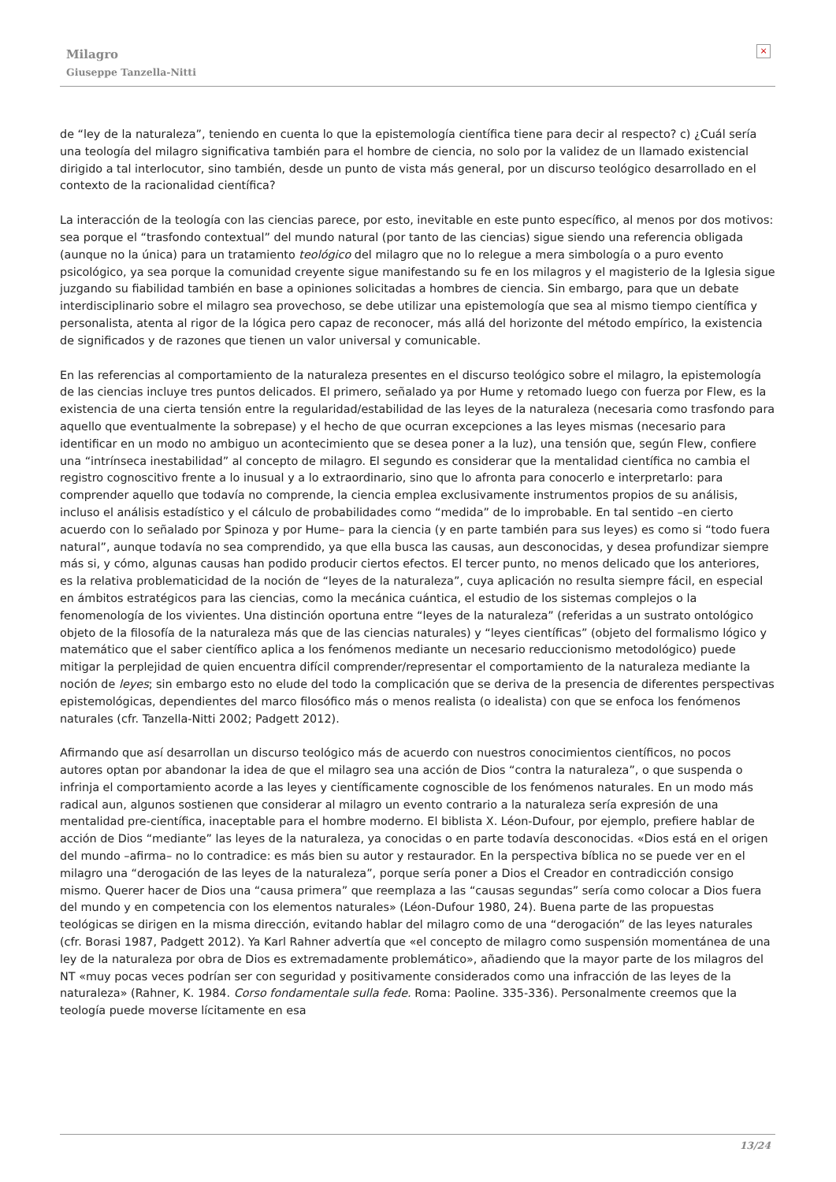Milagro
Giuseppe Tanzella-Nitti
×
de “ley de la naturaleza”, teniendo en cuenta lo que la epistemología científica tiene para decir al respecto? c) ¿Cuál sería una teología del milagro significativa también para el hombre de ciencia, no solo por la validez de un llamado existencial dirigido a tal interlocutor, sino también, desde un punto de vista más general, por un discurso teológico desarrollado en el contexto de la racionalidad científica?
La interacción de la teología con las ciencias parece, por esto, inevitable en este punto específico, al menos por dos motivos: sea porque el “trasfondo contextual” del mundo natural (por tanto de las ciencias) sigue siendo una referencia obligada (aunque no la única) para un tratamiento teológico del milagro que no lo relegue a mera simbología o a puro evento psicológico, ya sea porque la comunidad creyente sigue manifestando su fe en los milagros y el magisterio de la Iglesia sigue juzgando su fiabilidad también en base a opiniones solicitadas a hombres de ciencia. Sin embargo, para que un debate interdisciplinario sobre el milagro sea provechoso, se debe utilizar una epistemología que sea al mismo tiempo científica y personalista, atenta al rigor de la lógica pero capaz de reconocer, más allá del horizonte del método empírico, la existencia de significados y de razones que tienen un valor universal y comunicable.
En las referencias al comportamiento de la naturaleza presentes en el discurso teológico sobre el milagro, la epistemología de las ciencias incluye tres puntos delicados. El primero, señalado ya por Hume y retomado luego con fuerza por Flew, es la existencia de una cierta tensión entre la regularidad/estabilidad de las leyes de la naturaleza (necesaria como trasfondo para aquello que eventualmente la sobrepase) y el hecho de que ocurran excepciones a las leyes mismas (necesario para identificar en un modo no ambiguo un acontecimiento que se desea poner a la luz), una tensión que, según Flew, confiere una “intrínseca inestabilidad” al concepto de milagro. El segundo es considerar que la mentalidad científica no cambia el registro cognoscitivo frente a lo inusual y a lo extraordinario, sino que lo afronta para conocerlo e interpretarlo: para comprender aquello que todavía no comprende, la ciencia emplea exclusivamente instrumentos propios de su análisis, incluso el análisis estadístico y el cálculo de probabilidades como “medida” de lo improbable. En tal sentido –en cierto acuerdo con lo señalado por Spinoza y por Hume– para la ciencia (y en parte también para sus leyes) es como si “todo fuera natural”, aunque todavía no sea comprendido, ya que ella busca las causas, aun desconocidas, y desea profundizar siempre más si, y cómo, algunas causas han podido producir ciertos efectos. El tercer punto, no menos delicado que los anteriores, es la relativa problematicidad de la noción de “leyes de la naturaleza”, cuya aplicación no resulta siempre fácil, en especial en ámbitos estratégicos para las ciencias, como la mecánica cuántica, el estudio de los sistemas complejos o la fenomenología de los vivientes. Una distinción oportuna entre “leyes de la naturaleza” (referidas a un sustrato ontológico objeto de la filosofía de la naturaleza más que de las ciencias naturales) y “leyes científicas” (objeto del formalismo lógico y matemático que el saber científico aplica a los fenómenos mediante un necesario reduccionismo metodológico) puede mitigar la perplejidad de quien encuentra difícil comprender/representar el comportamiento de la naturaleza mediante la noción de leyes; sin embargo esto no elude del todo la complicación que se deriva de la presencia de diferentes perspectivas epistemológicas, dependientes del marco filosófico más o menos realista (o idealista) con que se enfoca los fenómenos naturales (cfr. Tanzella-Nitti 2002; Padgett 2012).
Afirmando que así desarrollan un discurso teológico más de acuerdo con nuestros conocimientos científicos, no pocos autores optan por abandonar la idea de que el milagro sea una acción de Dios “contra la naturaleza”, o que suspenda o infrinja el comportamiento acorde a las leyes y científicamente cognoscible de los fenómenos naturales. En un modo más radical aun, algunos sostienen que considerar al milagro un evento contrario a la naturaleza sería expresión de una mentalidad pre-científica, inaceptable para el hombre moderno. El biblista X. Léon-Dufour, por ejemplo, prefiere hablar de acción de Dios “mediante” las leyes de la naturaleza, ya conocidas o en parte todavía desconocidas. «Dios está en el origen del mundo –afirma– no lo contradice: es más bien su autor y restaurador. En la perspectiva bíblica no se puede ver en el milagro una “derogación de las leyes de la naturaleza”, porque sería poner a Dios el Creador en contradicción consigo mismo. Querer hacer de Dios una “causa primera” que reemplaza a las “causas segundas” sería como colocar a Dios fuera del mundo y en competencia con los elementos naturales» (Léon-Dufour 1980, 24). Buena parte de las propuestas teológicas se dirigen en la misma dirección, evitando hablar del milagro como de una “derogación” de las leyes naturales (cfr. Borasi 1987, Padgett 2012). Ya Karl Rahner advertía que «el concepto de milagro como suspensión momentánea de una ley de la naturaleza por obra de Dios es extremadamente problemático», añadiendo que la mayor parte de los milagros del NT «muy pocas veces podrían ser con seguridad y positivamente considerados como una infracción de las leyes de la naturaleza» (Rahner, K. 1984. Corso fondamentale sulla fede. Roma: Paoline. 335-336). Personalmente creemos que la teología puede moverse lícitamente en esa
13/24